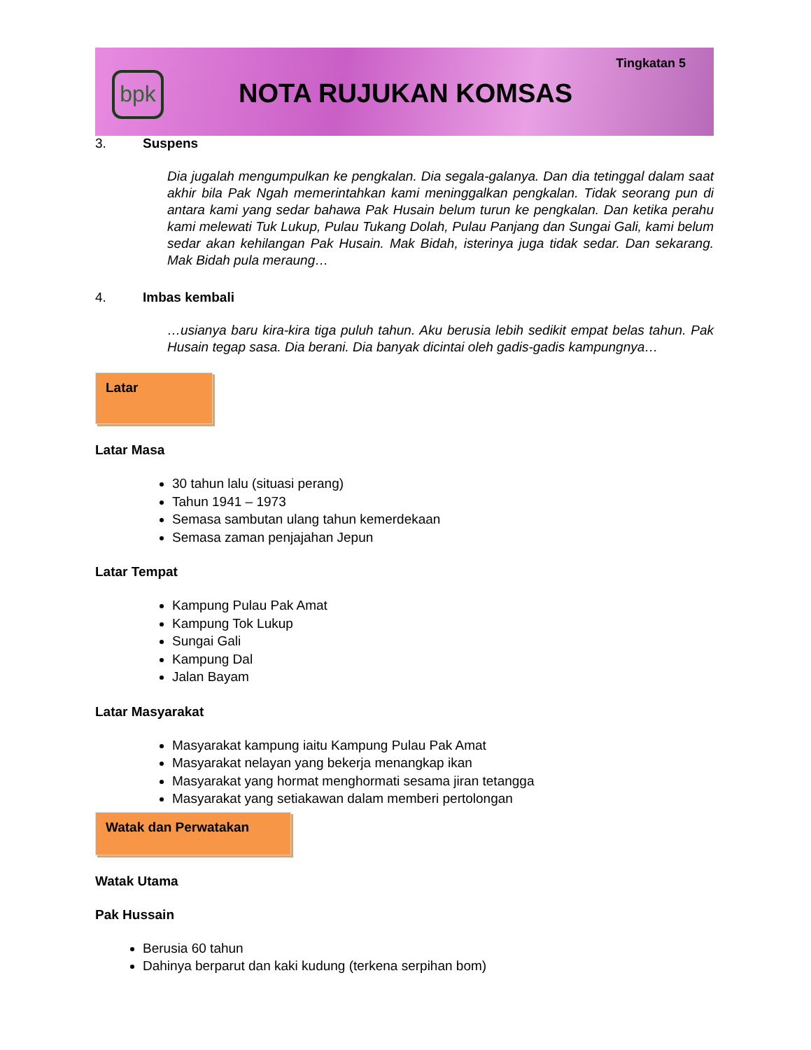bpk NOTA RUJUKAN KOMSAS
Tingkatan 5
3. Suspens
Dia jugalah mengumpulkan ke pengkalan. Dia segala-galanya. Dan dia tetinggal dalam saat akhir bila Pak Ngah memerintahkan kami meninggalkan pengkalan. Tidak seorang pun di antara kami yang sedar bahawa Pak Husain belum turun ke pengkalan. Dan ketika perahu kami melewati Tuk Lukup, Pulau Tukang Dolah, Pulau Panjang dan Sungai Gali, kami belum sedar akan kehilangan Pak Husain. Mak Bidah, isterinya juga tidak sedar. Dan sekarang. Mak Bidah pula meraung…
4. Imbas kembali
…usianya baru kira-kira tiga puluh tahun. Aku berusia lebih sedikit empat belas tahun. Pak Husain tegap sasa. Dia berani. Dia banyak dicintai oleh gadis-gadis kampungnya…
Latar
Latar Masa
30 tahun lalu (situasi perang)
Tahun 1941 – 1973
Semasa sambutan ulang tahun kemerdekaan
Semasa zaman penjajahan Jepun
Latar Tempat
Kampung Pulau Pak Amat
Kampung Tok Lukup
Sungai Gali
Kampung Dal
Jalan Bayam
Latar Masyarakat
Masyarakat kampung iaitu Kampung Pulau Pak Amat
Masyarakat nelayan yang bekerja menangkap ikan
Masyarakat yang hormat menghormati sesama jiran tetangga
Masyarakat yang setiakawan dalam memberi pertolongan
Watak dan Perwatakan
Watak Utama
Pak Hussain
Berusia 60 tahun
Dahinya berparut dan kaki kudung (terkena serpihan bom)